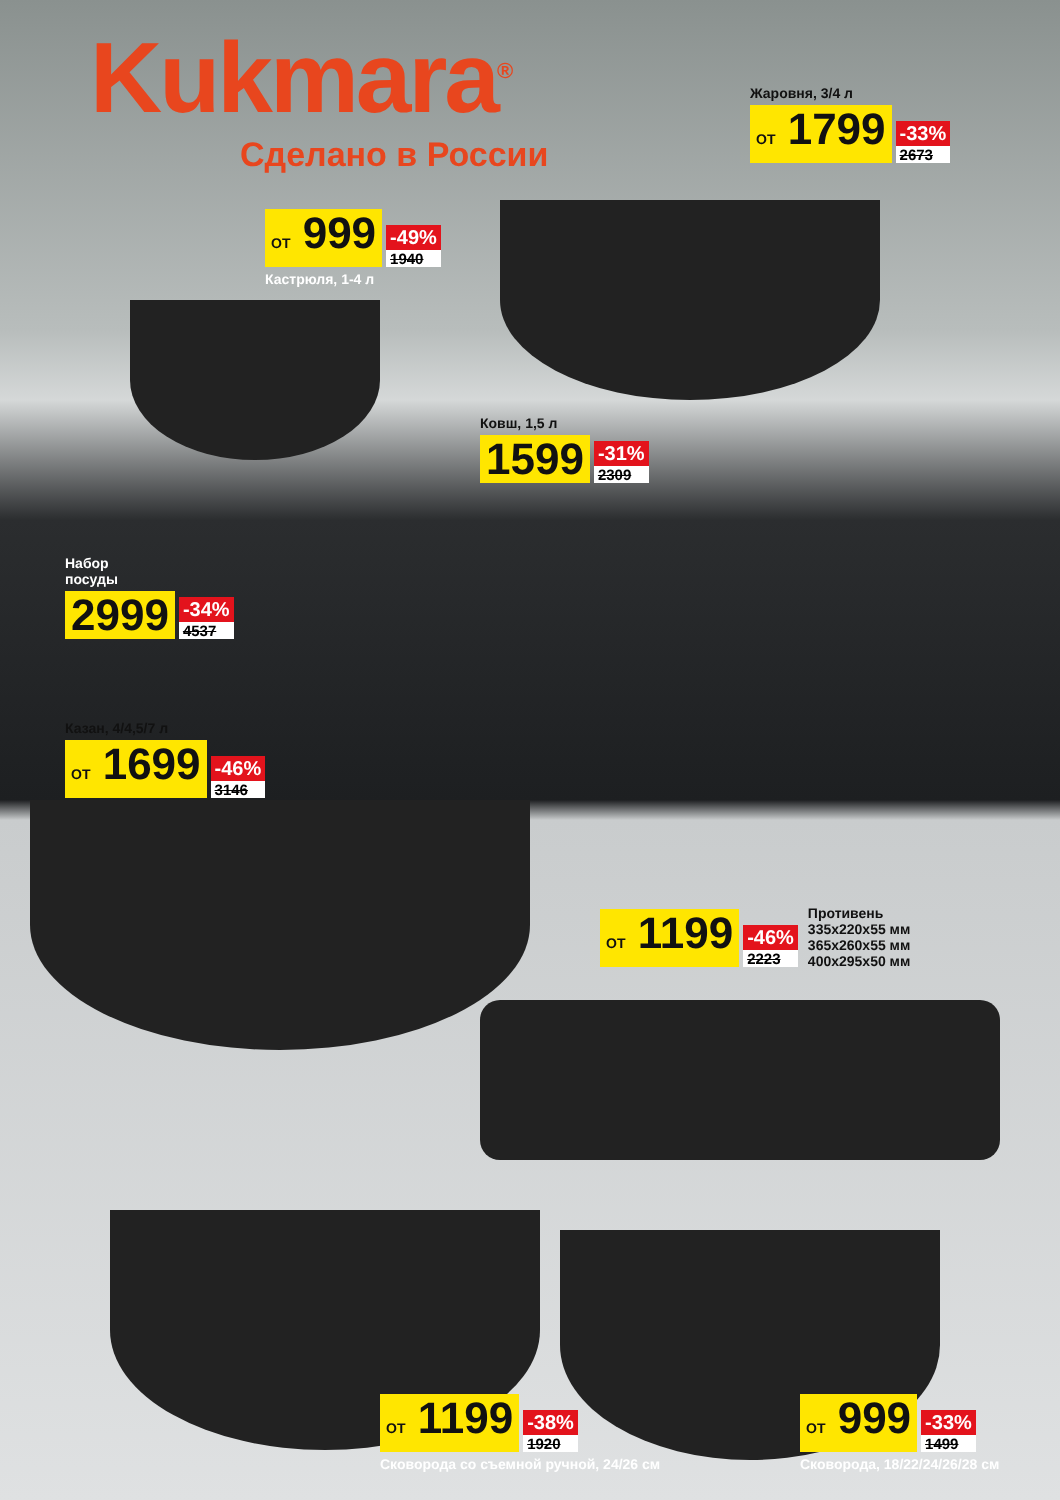Kukmara<sup>®</sup>
Сделано в России
Жаровня, 3/4 л
ОТ 1799 -33%
2673
ОТ 999 -49%
1940
Кастрюля, 1-4 л
Ковш, 1,5 л
1599 -31%
2309
Набор
посуды
2999 -34%
4537
Казан, 4/4,5/7 л
ОТ 1699 -46%
3146
ОТ 1199 -46%
2223
Противень
335x220x55 мм
365x260x55 мм
400x295x50 мм
ОТ 1199 -38%
1920
Сковорода со съемной ручной, 24/26 см
ОТ 999 -33%
1499
Сковорода, 18/22/24/26/28 см